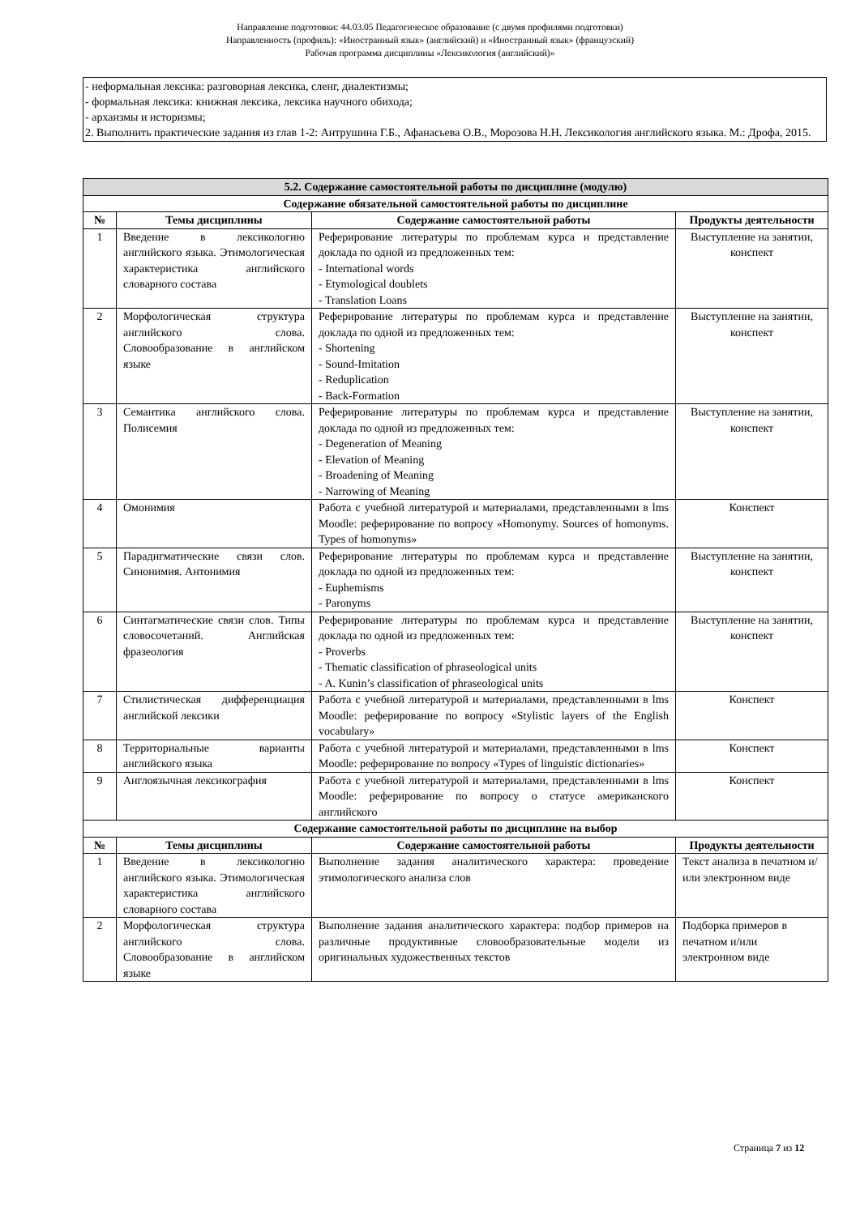Направление подготовки: 44.03.05 Педагогическое образование (с двумя профилями подготовки)
Направленность (профиль): «Иностранный язык» (английский) и «Иностранный язык» (французский)
Рабочая программа дисциплины «Лексикология (английский)»
- неформальная лексика: разговорная лексика, сленг, диалектизмы;
- формальная лексика: книжная лексика, лексика научного обихода;
- архаизмы и историзмы;
2. Выполнить практические задания из глав 1-2: Антрушина Г.Б., Афанасьева О.В., Морозова Н.Н. Лексикология английского языка. М.: Дрофа, 2015.
| 5.2. Содержание самостоятельной работы по дисциплине (модулю) | | | |
| --- | --- | --- | --- |
| Содержание обязательной самостоятельной работы по дисциплине | | | |
| № | Темы дисциплины | Содержание самостоятельной работы | Продукты деятельности |
| 1 | Введение в лексикологию английского языка. Этимологическая характеристика английского словарного состава | Реферирование литературы по проблемам курса и представление доклада по одной из предложенных тем: - International words - Etymological doublets - Translation Loans | Выступление на занятии, конспект |
| 2 | Морфологическая структура английского слова. Словообразование в английском языке | Реферирование литературы по проблемам курса и представление доклада по одной из предложенных тем: - Shortening - Sound-Imitation - Reduplication - Back-Formation | Выступление на занятии, конспект |
| 3 | Семантика английского слова. Полисемия | Реферирование литературы по проблемам курса и представление доклада по одной из предложенных тем: - Degeneration of Meaning - Elevation of Meaning - Broadening of Meaning - Narrowing of Meaning | Выступление на занятии, конспект |
| 4 | Омонимия | Работа с учебной литературой и материалами, представленными в lms Moodle: реферирование по вопросу «Homonymy. Sources of homonyms. Types of homonyms» | Конспект |
| 5 | Парадигматические связи слов. Синонимия. Антонимия | Реферирование литературы по проблемам курса и представление доклада по одной из предложенных тем: - Euphemisms - Paronyms | Выступление на занятии, конспект |
| 6 | Синтагматические связи слов. Типы словосочетаний. Английская фразеология | Реферирование литературы по проблемам курса и представление доклада по одной из предложенных тем: - Proverbs - Thematic classification of phraseological units - A. Kunin’s classification of phraseological units | Выступление на занятии, конспект |
| 7 | Стилистическая дифференциация английской лексики | Работа с учебной литературой и материалами, представленными в lms Moodle: реферирование по вопросу «Stylistic layers of the English vocabulary» | Конспект |
| 8 | Территориальные варианты английского языка | Работа с учебной литературой и материалами, представленными в lms Moodle: реферирование по вопросу «Types of linguistic dictionaries» | Конспект |
| 9 | Англоязычная лексикография | Работа с учебной литературой и материалами, представленными в lms Moodle: реферирование по вопросу о статусе американского английского | Конспект |
| Содержание самостоятельной работы по дисциплине на выбор | | | |
| № | Темы дисциплины | Содержание самостоятельной работы | Продукты деятельности |
| 1 | Введение в лексикологию английского языка. Этимологическая характеристика английского словарного состава | Выполнение задания аналитического характера: проведение этимологического анализа слов | Текст анализа в печатном и/или электронном виде |
| 2 | Морфологическая структура английского слова. Словообразование в английском языке | Выполнение задания аналитического характера: подбор примеров на различные продуктивные словообразовательные модели из оригинальных художественных текстов | Подборка примеров в печатном и/или электронном виде |
Страница 7 из 12